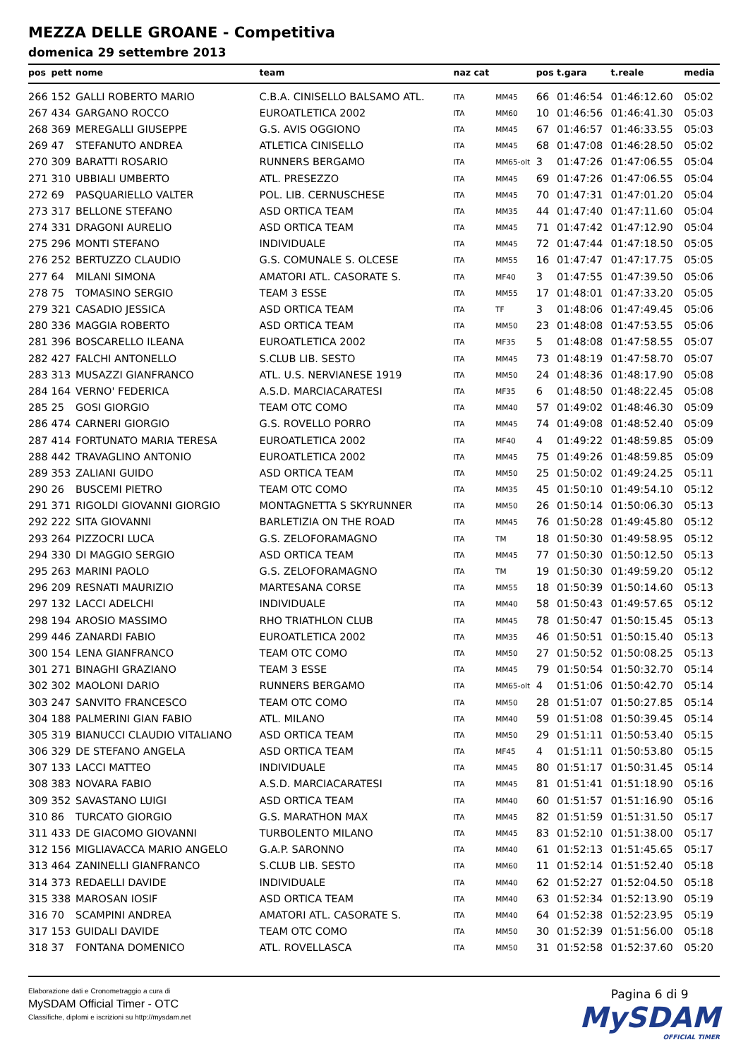MEZZA DELLE GROANE - Competitiva
domenica 29 settembre 2013
| pos | pett | nome | team | naz cat | | pos | t.gara | t.reale | media |
| --- | --- | --- | --- | --- | --- | --- | --- | --- | --- |
| 266 | 152 | GALLI ROBERTO MARIO | C.B.A. CINISELLO BALSAMO ATL. | ITA | MM45 | 66 | 01:46:54 | 01:46:12.60 | 05:02 |
| 267 | 434 | GARGANO ROCCO | EUROATLETICA 2002 | ITA | MM60 | 10 | 01:46:56 | 01:46:41.30 | 05:03 |
| 268 | 369 | MEREGALLI GIUSEPPE | G.S. AVIS OGGIONO | ITA | MM45 | 67 | 01:46:57 | 01:46:33.55 | 05:03 |
| 269 | 47 | STEFANUTO ANDREA | ATLETICA CINISELLO | ITA | MM45 | 68 | 01:47:08 | 01:46:28.50 | 05:02 |
| 270 | 309 | BARATTI ROSARIO | RUNNERS BERGAMO | ITA | MM65-olt | 3 | 01:47:26 | 01:47:06.55 | 05:04 |
| 271 | 310 | UBBIALI UMBERTO | ATL. PRESEZZO | ITA | MM45 | 69 | 01:47:26 | 01:47:06.55 | 05:04 |
| 272 | 69 | PASQUARIELLO VALTER | POL. LIB. CERNUSCHESE | ITA | MM45 | 70 | 01:47:31 | 01:47:01.20 | 05:04 |
| 273 | 317 | BELLONE STEFANO | ASD ORTICA TEAM | ITA | MM35 | 44 | 01:47:40 | 01:47:11.60 | 05:04 |
| 274 | 331 | DRAGONI AURELIO | ASD ORTICA TEAM | ITA | MM45 | 71 | 01:47:42 | 01:47:12.90 | 05:04 |
| 275 | 296 | MONTI STEFANO | INDIVIDUALE | ITA | MM45 | 72 | 01:47:44 | 01:47:18.50 | 05:05 |
| 276 | 252 | BERTUZZO CLAUDIO | G.S. COMUNALE S. OLCESE | ITA | MM55 | 16 | 01:47:47 | 01:47:17.75 | 05:05 |
| 277 | 64 | MILANI SIMONA | AMATORI ATL. CASORATE S. | ITA | MF40 | 3 | 01:47:55 | 01:47:39.50 | 05:06 |
| 278 | 75 | TOMASINO SERGIO | TEAM 3 ESSE | ITA | MM55 | 17 | 01:48:01 | 01:47:33.20 | 05:05 |
| 279 | 321 | CASADIO JESSICA | ASD ORTICA TEAM | ITA | TF | 3 | 01:48:06 | 01:47:49.45 | 05:06 |
| 280 | 336 | MAGGIA ROBERTO | ASD ORTICA TEAM | ITA | MM50 | 23 | 01:48:08 | 01:47:53.55 | 05:06 |
| 281 | 396 | BOSCARELLO ILEANA | EUROATLETICA 2002 | ITA | MF35 | 5 | 01:48:08 | 01:47:58.55 | 05:07 |
| 282 | 427 | FALCHI ANTONELLO | S.CLUB LIB. SESTO | ITA | MM45 | 73 | 01:48:19 | 01:47:58.70 | 05:07 |
| 283 | 313 | MUSAZZI GIANFRANCO | ATL. U.S. NERVIANESE 1919 | ITA | MM50 | 24 | 01:48:36 | 01:48:17.90 | 05:08 |
| 284 | 164 | VERNO' FEDERICA | A.S.D. MARCIACARATESI | ITA | MF35 | 6 | 01:48:50 | 01:48:22.45 | 05:08 |
| 285 | 25 | GOSI GIORGIO | TEAM OTC COMO | ITA | MM40 | 57 | 01:49:02 | 01:48:46.30 | 05:09 |
| 286 | 474 | CARNERI GIORGIO | G.S. ROVELLO PORRO | ITA | MM45 | 74 | 01:49:08 | 01:48:52.40 | 05:09 |
| 287 | 414 | FORTUNATO MARIA TERESA | EUROATLETICA 2002 | ITA | MF40 | 4 | 01:49:22 | 01:48:59.85 | 05:09 |
| 288 | 442 | TRAVAGLINO ANTONIO | EUROATLETICA 2002 | ITA | MM45 | 75 | 01:49:26 | 01:48:59.85 | 05:09 |
| 289 | 353 | ZALIANI GUIDO | ASD ORTICA TEAM | ITA | MM50 | 25 | 01:50:02 | 01:49:24.25 | 05:11 |
| 290 | 26 | BUSCEMI PIETRO | TEAM OTC COMO | ITA | MM35 | 45 | 01:50:10 | 01:49:54.10 | 05:12 |
| 291 | 371 | RIGOLDI GIOVANNI GIORGIO | MONTAGNETTA S SKYRUNNER | ITA | MM50 | 26 | 01:50:14 | 01:50:06.30 | 05:13 |
| 292 | 222 | SITA GIOVANNI | BARLETIZIA ON THE ROAD | ITA | MM45 | 76 | 01:50:28 | 01:49:45.80 | 05:12 |
| 293 | 264 | PIZZOCRI LUCA | G.S. ZELOFORAMAGNO | ITA | TM | 18 | 01:50:30 | 01:49:58.95 | 05:12 |
| 294 | 330 | DI MAGGIO SERGIO | ASD ORTICA TEAM | ITA | MM45 | 77 | 01:50:30 | 01:50:12.50 | 05:13 |
| 295 | 263 | MARINI PAOLO | G.S. ZELOFORAMAGNO | ITA | TM | 19 | 01:50:30 | 01:49:59.20 | 05:12 |
| 296 | 209 | RESNATI MAURIZIO | MARTESANA CORSE | ITA | MM55 | 18 | 01:50:39 | 01:50:14.60 | 05:13 |
| 297 | 132 | LACCI ADELCHI | INDIVIDUALE | ITA | MM40 | 58 | 01:50:43 | 01:49:57.65 | 05:12 |
| 298 | 194 | AROSIO MASSIMO | RHO TRIATHLON CLUB | ITA | MM45 | 78 | 01:50:47 | 01:50:15.45 | 05:13 |
| 299 | 446 | ZANARDI FABIO | EUROATLETICA 2002 | ITA | MM35 | 46 | 01:50:51 | 01:50:15.40 | 05:13 |
| 300 | 154 | LENA GIANFRANCO | TEAM OTC COMO | ITA | MM50 | 27 | 01:50:52 | 01:50:08.25 | 05:13 |
| 301 | 271 | BINAGHI GRAZIANO | TEAM 3 ESSE | ITA | MM45 | 79 | 01:50:54 | 01:50:32.70 | 05:14 |
| 302 | 302 | MAOLONI DARIO | RUNNERS BERGAMO | ITA | MM65-olt | 4 | 01:51:06 | 01:50:42.70 | 05:14 |
| 303 | 247 | SANVITO FRANCESCO | TEAM OTC COMO | ITA | MM50 | 28 | 01:51:07 | 01:50:27.85 | 05:14 |
| 304 | 188 | PALMERINI GIAN FABIO | ATL. MILANO | ITA | MM40 | 59 | 01:51:08 | 01:50:39.45 | 05:14 |
| 305 | 319 | BIANUCCI CLAUDIO VITALIANO | ASD ORTICA TEAM | ITA | MM50 | 29 | 01:51:11 | 01:50:53.40 | 05:15 |
| 306 | 329 | DE STEFANO ANGELA | ASD ORTICA TEAM | ITA | MF45 | 4 | 01:51:11 | 01:50:53.80 | 05:15 |
| 307 | 133 | LACCI MATTEO | INDIVIDUALE | ITA | MM45 | 80 | 01:51:17 | 01:50:31.45 | 05:14 |
| 308 | 383 | NOVARA FABIO | A.S.D. MARCIACARATESI | ITA | MM45 | 81 | 01:51:41 | 01:51:18.90 | 05:16 |
| 309 | 352 | SAVASTANO LUIGI | ASD ORTICA TEAM | ITA | MM40 | 60 | 01:51:57 | 01:51:16.90 | 05:16 |
| 310 | 86 | TURCATO GIORGIO | G.S. MARATHON MAX | ITA | MM45 | 82 | 01:51:59 | 01:51:31.50 | 05:17 |
| 311 | 433 | DE GIACOMO GIOVANNI | TURBOLENTO MILANO | ITA | MM45 | 83 | 01:52:10 | 01:51:38.00 | 05:17 |
| 312 | 156 | MIGLIAVACCA MARIO ANGELO | G.A.P. SARONNO | ITA | MM40 | 61 | 01:52:13 | 01:51:45.65 | 05:17 |
| 313 | 464 | ZANINELLI GIANFRANCO | S.CLUB LIB. SESTO | ITA | MM60 | 11 | 01:52:14 | 01:51:52.40 | 05:18 |
| 314 | 373 | REDAELLI DAVIDE | INDIVIDUALE | ITA | MM40 | 62 | 01:52:27 | 01:52:04.50 | 05:18 |
| 315 | 338 | MAROSAN IOSIF | ASD ORTICA TEAM | ITA | MM40 | 63 | 01:52:34 | 01:52:13.90 | 05:19 |
| 316 | 70 | SCAMPINI ANDREA | AMATORI ATL. CASORATE S. | ITA | MM40 | 64 | 01:52:38 | 01:52:23.95 | 05:19 |
| 317 | 153 | GUIDALI DAVIDE | TEAM OTC COMO | ITA | MM50 | 30 | 01:52:39 | 01:51:56.00 | 05:18 |
| 318 | 37 | FONTANA DOMENICO | ATL. ROVELLASCA | ITA | MM50 | 31 | 01:52:58 | 01:52:37.60 | 05:20 |
Elaborazione dati e Cronometraggio a cura di
MySDAM Official Timer - OTC
Classifiche, diplomi e iscrizioni su http://mysdam.net
Pagina 6 di 9
MySDAM
OFFICIAL TIMER